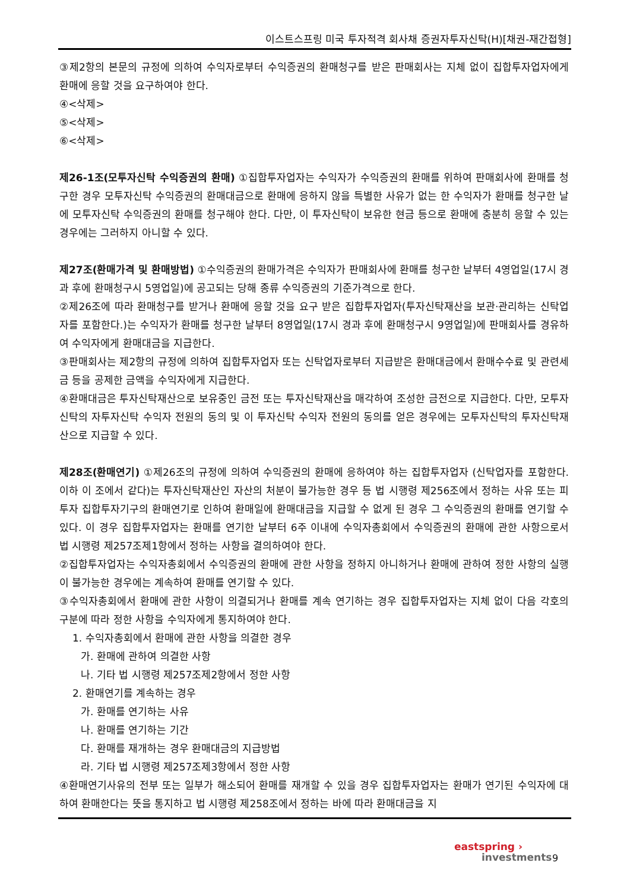이스트스프링 미국 투자적격 회사채 증권자투자신탁(H)[채권-재간접형]
③제2항의 본문의 규정에 의하여 수익자로부터 수익증권의 환매청구를 받은 판매회사는 지체 없이 집합투자업자에게 환매에 응할 것을 요구하여야 한다.
④<삭제>
⑤<삭제>
⑥<삭제>
제26-1조(모투자신탁 수익증권의 환매) ①집합투자업자는 수익자가 수익증권의 환매를 위하여 판매회사에 환매를 청구한 경우 모투자신탁 수익증권의 환매대금으로 환매에 응하지 않을 특별한 사유가 없는 한 수익자가 환매를 청구한 날에 모투자신탁 수익증권의 환매를 청구해야 한다. 다만, 이 투자신탁이 보유한 현금 등으로 환매에 충분히 응할 수 있는 경우에는 그러하지 아니할 수 있다.
제27조(환매가격 및 환매방법) ①수익증권의 환매가격은 수익자가 판매회사에 환매를 청구한 날부터 4영업일(17시 경과 후에 환매청구시 5영업일)에 공고되는 당해 종류 수익증권의 기준가격으로 한다.
②제26조에 따라 환매청구를 받거나 환매에 응할 것을 요구 받은 집합투자업자(투자신탁재산을 보관·관리하는 신탁업자를 포함한다.)는 수익자가 환매를 청구한 날부터 8영업일(17시 경과 후에 환매청구시 9영업일)에 판매회사를 경유하여 수익자에게 환매대금을 지급한다.
③판매회사는 제2항의 규정에 의하여 집합투자업자 또는 신탁업자로부터 지급받은 환매대금에서 환매수수료 및 관련세금 등을 공제한 금액을 수익자에게 지급한다.
④환매대금은 투자신탁재산으로 보유중인 금전 또는 투자신탁재산을 매각하여 조성한 금전으로 지급한다. 다만, 모투자신탁의 자투자신탁 수익자 전원의 동의 및 이 투자신탁 수익자 전원의 동의를 얻은 경우에는 모투자신탁의 투자신탁재산으로 지급할 수 있다.
제28조(환매연기) ①제26조의 규정에 의하여 수익증권의 환매에 응하여야 하는 집합투자업자 (신탁업자를 포함한다. 이하 이 조에서 같다)는 투자신탁재산인 자산의 처분이 불가능한 경우 등 법 시행령 제256조에서 정하는 사유 또는 피투자 집합투자기구의 환매연기로 인하여 환매일에 환매대금을 지급할 수 없게 된 경우 그 수익증권의 환매를 연기할 수 있다. 이 경우 집합투자업자는 환매를 연기한 날부터 6주 이내에 수익자총회에서 수익증권의 환매에 관한 사항으로서 법 시행령 제257조제1항에서 정하는 사항을 결의하여야 한다.
②집합투자업자는 수익자총회에서 수익증권의 환매에 관한 사항을 정하지 아니하거나 환매에 관하여 정한 사항의 실행이 불가능한 경우에는 계속하여 환매를 연기할 수 있다.
③수익자총회에서 환매에 관한 사항이 의결되거나 환매를 계속 연기하는 경우 집합투자업자는 지체 없이 다음 각호의 구분에 따라 정한 사항을 수익자에게 통지하여야 한다.
1. 수익자총회에서 환매에 관한 사항을 의결한 경우
가. 환매에 관하여 의결한 사항
나. 기타 법 시행령 제257조제2항에서 정한 사항
2. 환매연기를 계속하는 경우
가. 환매를 연기하는 사유
나. 환매를 연기하는 기간
다. 환매를 재개하는 경우 환매대금의 지급방법
라. 기타 법 시행령 제257조제3항에서 정한 사항
④환매연기사유의 전부 또는 일부가 해소되어 환매를 재개할 수 있을 경우 집합투자업자는 환매가 연기된 수익자에 대하여 환매한다는 뜻을 통지하고 법 시행령 제258조에서 정하는 바에 따라 환매대금을 지
eastspring ›
investments
9